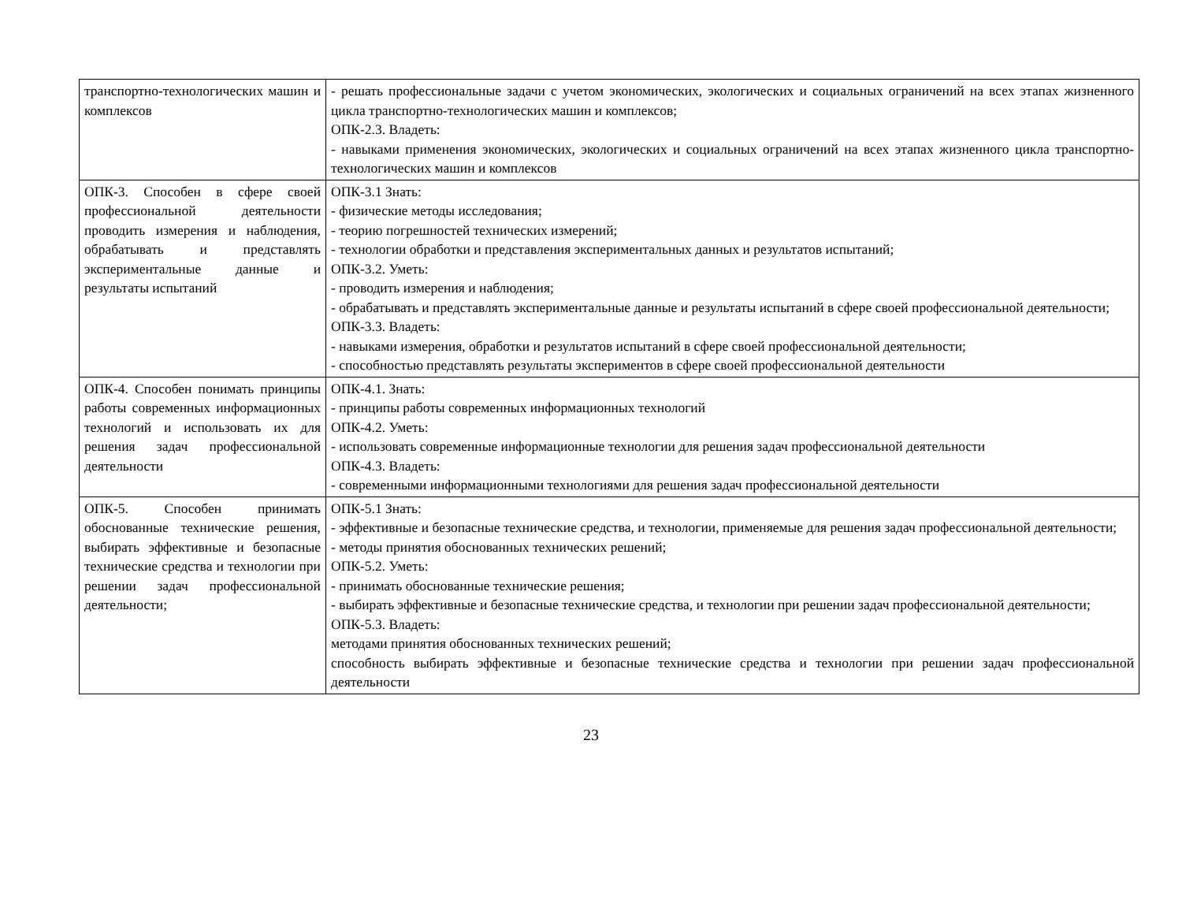| транспортно-технологических машин и комплексов | - решать профессиональные задачи с учетом экономических, экологических и социальных ограничений на всех этапах жизненного цикла транспортно-технологических машин и комплексов; ОПК-2.3. Владеть: - навыками применения экономических, экологических и социальных ограничений на всех этапах жизненного цикла транспортно-технологических машин и комплексов |
| ОПК-3. Способен в сфере своей профессиональной деятельности проводить измерения и наблюдения, обрабатывать и представлять экспериментальные данные и результаты испытаний | ОПК-3.1 Знать: - физические методы исследования; - теорию погрешностей технических измерений; - технологии обработки и представления экспериментальных данных и результатов испытаний; ОПК-3.2. Уметь: - проводить измерения и наблюдения; - обрабатывать и представлять экспериментальные данные и результаты испытаний в сфере своей профессиональной деятельности; ОПК-3.3. Владеть: - навыками измерения, обработки и результатов испытаний в сфере своей профессиональной деятельности; - способностью представлять результаты экспериментов в сфере своей профессиональной деятельности |
| ОПК-4. Способен понимать принципы работы современных информационных технологий и использовать их для решения задач профессиональной деятельности | ОПК-4.1. Знать: - принципы работы современных информационных технологий ОПК-4.2. Уметь: - использовать современные информационные технологии для решения задач профессиональной деятельности ОПК-4.3. Владеть: - современными информационными технологиями для решения задач профессиональной деятельности |
| ОПК-5. Способен принимать обоснованные технические решения, выбирать эффективные и безопасные технические средства и технологии при решении задач профессиональной деятельности; | ОПК-5.1 Знать: - эффективные и безопасные технические средства, и технологии, применяемые для решения задач профессиональной деятельности; - методы принятия обоснованных технических решений; ОПК-5.2. Уметь: - принимать обоснованные технические решения; - выбирать эффективные и безопасные технические средства, и технологии при решении задач профессиональной деятельности; ОПК-5.3. Владеть: методами принятия обоснованных технических решений; способность выбирать эффективные и безопасные технические средства и технологии при решении задач профессиональной деятельности |
23